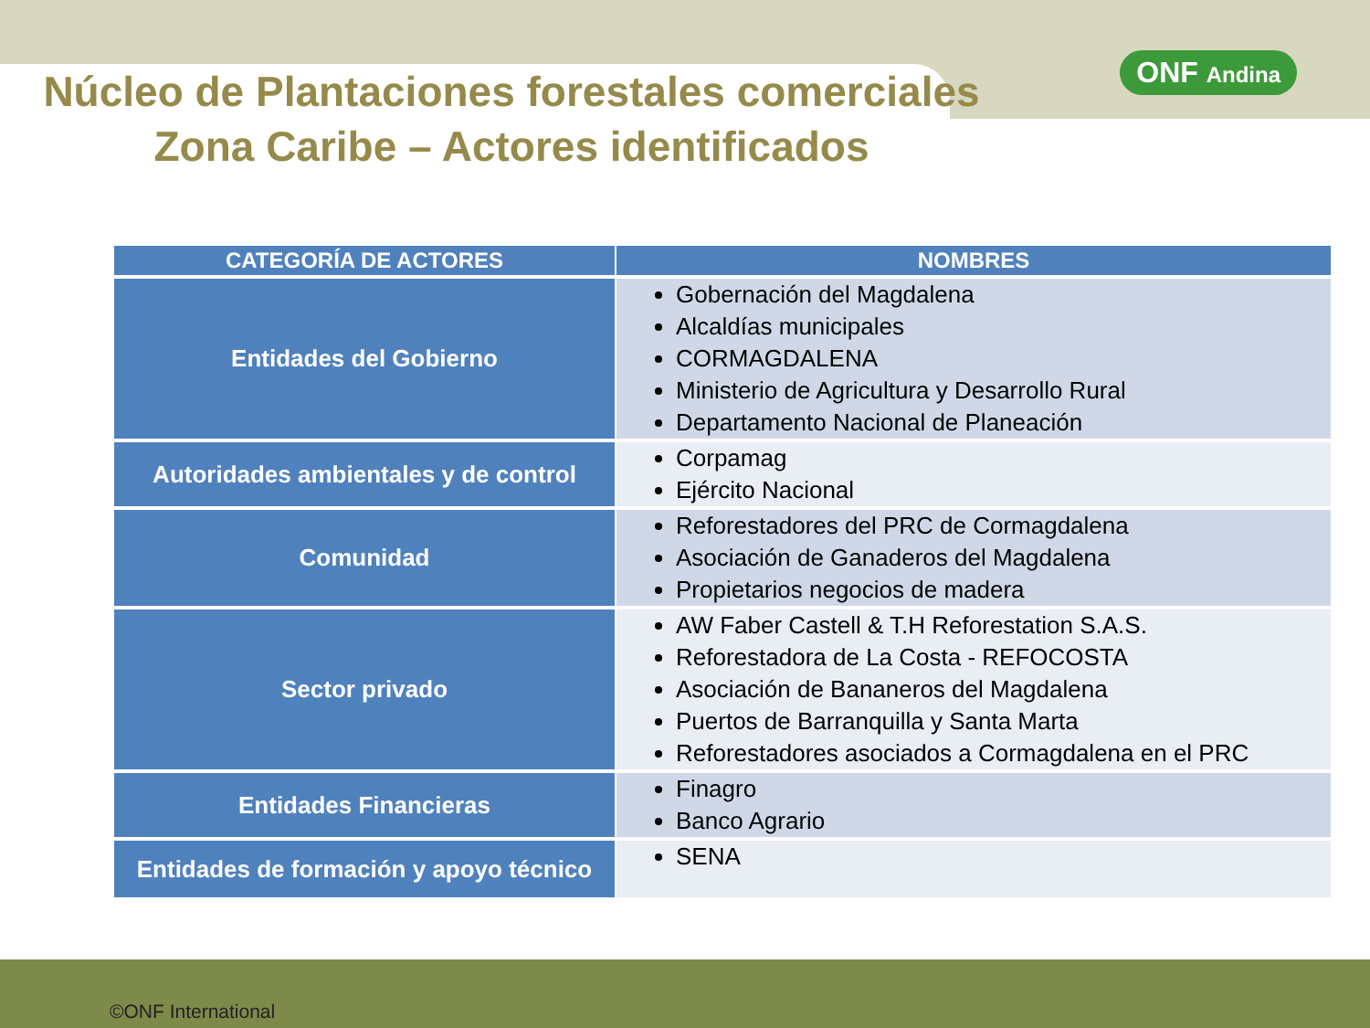ONF Andina
Núcleo de Plantaciones forestales comerciales
Zona Caribe – Actores identificados
| CATEGORÍA DE ACTORES | NOMBRES |
| --- | --- |
| Entidades del Gobierno | Gobernación del Magdalena Alcaldías municipales CORMAGDALENA Ministerio de Agricultura y Desarrollo Rural Departamento Nacional de Planeación |
| Autoridades ambientales y de control | Corpamag Ejército Nacional |
| Comunidad | Reforestadores del PRC de Cormagdalena Asociación de Ganaderos del Magdalena Propietarios negocios de madera |
| Sector privado | AW Faber Castell & T.H Reforestation S.A.S. Reforestadora de La Costa - REFOCOSTA Asociación de Bananeros del Magdalena Puertos de Barranquilla y Santa Marta Reforestadores asociados a Cormagdalena en el PRC |
| Entidades Financieras | Finagro Banco Agrario |
| Entidades de formación y apoyo técnico | SENA |
©ONF International